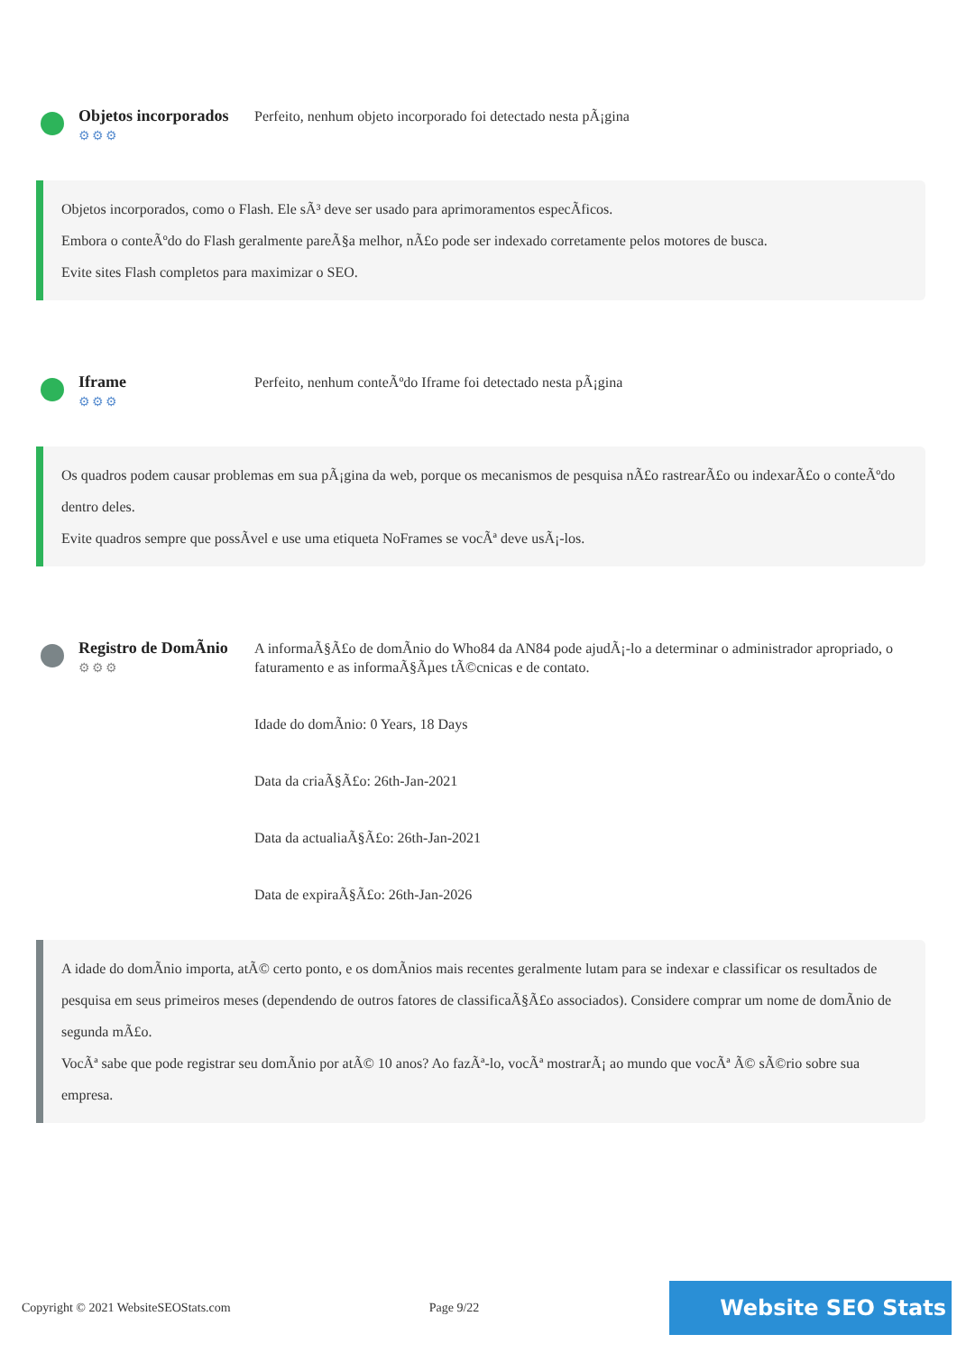Objetos incorporados
⚙⚙⚙
Perfeito, nenhum objeto incorporado foi detectado nesta pÃ¡gina
Objetos incorporados, como o Flash. Ele sÃ³ deve ser usado para aprimoramentos especÃficos.
Embora o conteÃºdo do Flash geralmente pareÃ§a melhor, nÃ£o pode ser indexado corretamente pelos motores de busca.
Evite sites Flash completos para maximizar o SEO.
Iframe
⚙⚙⚙
Perfeito, nenhum conteÃºdo Iframe foi detectado nesta pÃ¡gina
Os quadros podem causar problemas em sua pÃ¡gina da web, porque os mecanismos de pesquisa nÃ£o rastrearÃ£o ou indexarÃ£o o conteÃºdo dentro deles.
Evite quadros sempre que possÃvel e use uma etiqueta NoFrames se vocÃª deve usÃ¡-los.
Registro de DomÃnio
⚙⚙⚙
A informaÃ§Ã£o de domÃnio do Who84 da AN84 pode ajudÃ¡-lo a determinar o administrador apropriado, o faturamento e as informaÃ§Ãµes tÃ©cnicas e de contato.
Idade do domÃnio: 0 Years, 18 Days
Data da criaÃ§Ã£o: 26th-Jan-2021
Data da actualiaÃ§Ã£o: 26th-Jan-2021
Data de expiraÃ§Ã£o: 26th-Jan-2026
A idade do domÃnio importa, atÃ© certo ponto, e os domÃnios mais recentes geralmente lutam para se indexar e classificar os resultados de pesquisa em seus primeiros meses (dependendo de outros fatores de classificaÃ§Ã£o associados). Considere comprar um nome de domÃnio de segunda mÃ£o.
VocÃª sabe que pode registrar seu domÃnio por atÃ© 10 anos? Ao fazÃª-lo, vocÃª mostrarÃ¡ ao mundo que vocÃª Ã© sÃ©rio sobre sua empresa.
Copyright © 2021 WebsiteSEOStats.com Page 9/22 Website SEO Stats